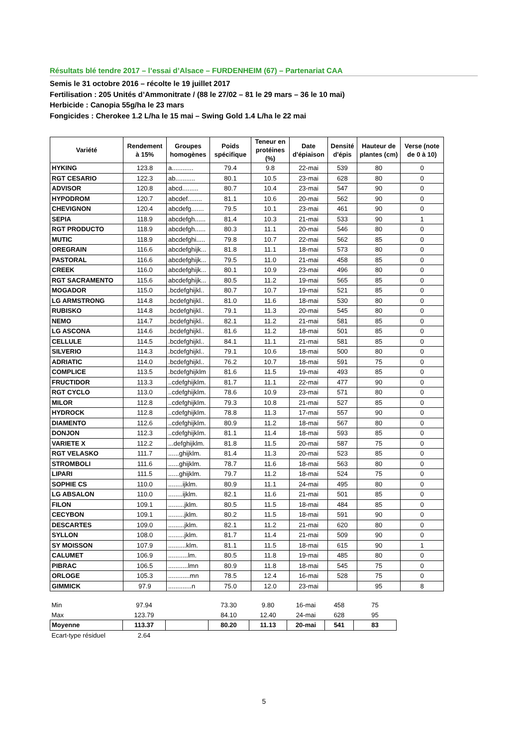Résultats blé tendre 2017 – l’essai d’Alsace – FURDENHEIM (67) – Partenariat CAA
Semis le 31 octobre 2016 – récolte le 19 juillet 2017
Fertilisation : 205 Unités d’Ammonitrate / (88 le 27/02 – 81 le 29 mars – 36 le 10 mai)
Herbicide : Canopia 55g/ha le 23 mars
Fongicides : Cherokee 1.2 L/ha le 15 mai – Swing Gold 1.4 L/ha le 22 mai
| Variété | Rendement à 15% | Groupes homogènes | Poids spécifique | Teneur en protéines (%) | Date d'épiaison | Densité d'épis | Hauteur de plantes (cm) | Verse (note de 0 à 10) |
| --- | --- | --- | --- | --- | --- | --- | --- | --- |
| HYKING | 123.8 | a............ | 79.4 | 9.8 | 22-mai | 539 | 80 | 0 |
| RGT CESARIO | 122.3 | ab........... | 80.1 | 10.5 | 23-mai | 628 | 80 | 0 |
| ADVISOR | 120.8 | abcd......... | 80.7 | 10.4 | 23-mai | 547 | 90 | 0 |
| HYPODROM | 120.7 | abcdef........ | 81.1 | 10.6 | 20-mai | 562 | 90 | 0 |
| CHEVIGNON | 120.4 | abcdefg....... | 79.5 | 10.1 | 23-mai | 461 | 90 | 0 |
| SEPIA | 118.9 | abcdefgh...... | 81.4 | 10.3 | 21-mai | 533 | 90 | 1 |
| RGT PRODUCTO | 118.9 | abcdefgh...... | 80.3 | 11.1 | 20-mai | 546 | 80 | 0 |
| MUTIC | 118.9 | abcdefghi..... | 79.8 | 10.7 | 22-mai | 562 | 85 | 0 |
| OREGRAIN | 116.6 | abcdefghijk... | 81.8 | 11.1 | 18-mai | 573 | 80 | 0 |
| PASTORAL | 116.6 | abcdefghijk... | 79.5 | 11.0 | 21-mai | 458 | 85 | 0 |
| CREEK | 116.0 | abcdefghijk... | 80.1 | 10.9 | 23-mai | 496 | 80 | 0 |
| RGT SACRAMENTO | 115.6 | abcdefghijk... | 80.5 | 11.2 | 19-mai | 565 | 85 | 0 |
| MOGADOR | 115.0 | .bcdefghijkl.. | 80.7 | 10.7 | 19-mai | 521 | 85 | 0 |
| LG ARMSTRONG | 114.8 | .bcdefghijkl.. | 81.0 | 11.6 | 18-mai | 530 | 80 | 0 |
| RUBISKO | 114.8 | .bcdefghijkl.. | 79.1 | 11.3 | 20-mai | 545 | 80 | 0 |
| NEMO | 114.7 | .bcdefghijkl.. | 82.1 | 11.2 | 21-mai | 581 | 85 | 0 |
| LG ASCONA | 114.6 | .bcdefghijkl.. | 81.6 | 11.2 | 18-mai | 501 | 85 | 0 |
| CELLULE | 114.5 | .bcdefghijkl.. | 84.1 | 11.1 | 21-mai | 581 | 85 | 0 |
| SILVERIO | 114.3 | .bcdefghijkl.. | 79.1 | 10.6 | 18-mai | 500 | 80 | 0 |
| ADRIATIC | 114.0 | .bcdefghijkl.. | 76.2 | 10.7 | 18-mai | 591 | 75 | 0 |
| COMPLICE | 113.5 | .bcdefghijklm | 81.6 | 11.5 | 19-mai | 493 | 85 | 0 |
| FRUCTIDOR | 113.3 | ..cdefghijklm. | 81.7 | 11.1 | 22-mai | 477 | 90 | 0 |
| RGT CYCLO | 113.0 | ..cdefghijklm. | 78.6 | 10.9 | 23-mai | 571 | 80 | 0 |
| MILOR | 112.8 | ..cdefghijklm. | 79.3 | 10.8 | 21-mai | 527 | 85 | 0 |
| HYDROCK | 112.8 | ..cdefghijklm. | 78.8 | 11.3 | 17-mai | 557 | 90 | 0 |
| DIAMENTO | 112.6 | ..cdefghijklm. | 80.9 | 11.2 | 18-mai | 567 | 80 | 0 |
| DONJON | 112.3 | ..cdefghijklm. | 81.1 | 11.4 | 18-mai | 593 | 85 | 0 |
| VARIETE X | 112.2 | ...defghijklm. | 81.8 | 11.5 | 20-mai | 587 | 75 | 0 |
| RGT VELASKO | 111.7 | ......ghijklm. | 81.4 | 11.3 | 20-mai | 523 | 85 | 0 |
| STROMBOLI | 111.6 | ......ghijklm. | 78.7 | 11.6 | 18-mai | 563 | 80 | 0 |
| LIPARI | 111.5 | ......ghijklm. | 79.7 | 11.2 | 18-mai | 524 | 75 | 0 |
| SOPHIE CS | 110.0 | ........ijklm. | 80.9 | 11.1 | 24-mai | 495 | 80 | 0 |
| LG ABSALON | 110.0 | ........ijklm. | 82.1 | 11.6 | 21-mai | 501 | 85 | 0 |
| FILON | 109.1 | .........jklm. | 80.5 | 11.5 | 18-mai | 484 | 85 | 0 |
| CECYBON | 109.1 | .........jklm. | 80.2 | 11.5 | 18-mai | 591 | 90 | 0 |
| DESCARTES | 109.0 | .........jklm. | 82.1 | 11.2 | 21-mai | 620 | 80 | 0 |
| SYLLON | 108.0 | .........jklm. | 81.7 | 11.4 | 21-mai | 509 | 90 | 0 |
| SY MOISSON | 107.9 | ..........klm. | 81.1 | 11.5 | 18-mai | 615 | 90 | 1 |
| CALUMET | 106.9 | ...........lm. | 80.5 | 11.8 | 19-mai | 485 | 80 | 0 |
| PIBRAC | 106.5 | ...........lmn | 80.9 | 11.8 | 18-mai | 545 | 75 | 0 |
| ORLOGE | 105.3 | ............mn | 78.5 | 12.4 | 16-mai | 528 | 75 | 0 |
| GIMMICK | 97.9 | .............n | 75.0 | 12.0 | 23-mai | | 95 | 8 |
| Min | 97.94 | | 73.30 | 9.80 | 16-mai | 458 | 75 |
| Max | 123.79 | | 84.10 | 12.40 | 24-mai | 628 | 95 |
| Moyenne | 113.37 | | 80.20 | 11.13 | 20-mai | 541 | 83 |
| Ecart-type résiduel | 2.64 | | | | | | |
5